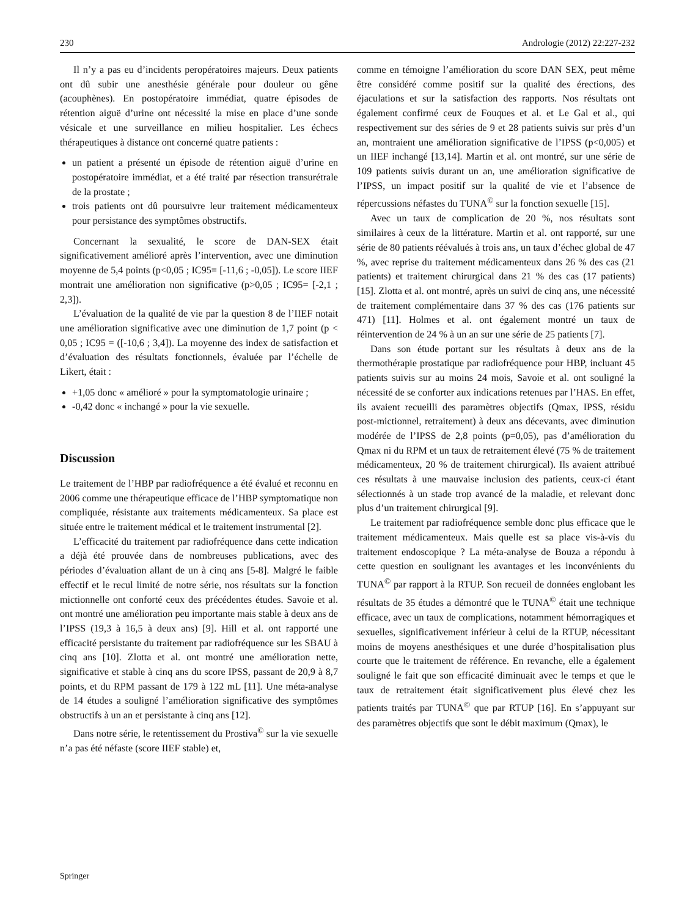230 Andrologie (2012) 22:227-232
Il n’y a pas eu d’incidents peropératoires majeurs. Deux patients ont dû subir une anesthésie générale pour douleur ou gêne (acouphènes). En postopératoire immédiat, quatre épisodes de rétention aiguë d’urine ont nécessité la mise en place d’une sonde vésicale et une surveillance en milieu hospitalier. Les échecs thérapeutiques à distance ont concerné quatre patients :
un patient a présenté un épisode de rétention aiguë d’urine en postopératoire immédiat, et a été traité par résection transurétrale de la prostate ;
trois patients ont dû poursuivre leur traitement médicamenteux pour persistance des symptômes obstructifs.
Concernant la sexualité, le score de DAN-SEX était significativement amélioré après l’intervention, avec une diminution moyenne de 5,4 points (p<0,05 ; IC95= [-11,6 ; -0,05]). Le score IIEF montrait une amélioration non significative (p>0,05 ; IC95= [-2,1 ; 2,3]).
L’évaluation de la qualité de vie par la question 8 de l’IIEF notait une amélioration significative avec une diminution de 1,7 point (p < 0,05 ; IC95 = ([-10,6 ; 3,4]). La moyenne des index de satisfaction et d’évaluation des résultats fonctionnels, évaluée par l’échelle de Likert, était :
+1,05 donc « amélioré » pour la symptomatologie urinaire ;
-0,42 donc « inchangé » pour la vie sexuelle.
Discussion
Le traitement de l’HBP par radiofréquence a été évalué et reconnu en 2006 comme une thérapeutique efficace de l’HBP symptomatique non compliquée, résistante aux traitements médicamenteux. Sa place est située entre le traitement médical et le traitement instrumental [2].
L’efficacité du traitement par radiofréquence dans cette indication a déjà été prouvée dans de nombreuses publications, avec des périodes d’évaluation allant de un à cinq ans [5-8]. Malgré le faible effectif et le recul limité de notre série, nos résultats sur la fonction mictionnelle ont conforté ceux des précédentes études. Savoie et al. ont montré une amélioration peu importante mais stable à deux ans de l’IPSS (19,3 à 16,5 à deux ans) [9]. Hill et al. ont rapporté une efficacité persistante du traitement par radiofréquence sur les SBAU à cinq ans [10]. Zlotta et al. ont montré une amélioration nette, significative et stable à cinq ans du score IPSS, passant de 20,9 à 8,7 points, et du RPM passant de 179 à 122 mL [11]. Une méta-analyse de 14 études a souligné l’amélioration significative des symptômes obstructifs à un an et persistante à cinq ans [12].
Dans notre série, le retentissement du Prostiva<sup>©</sup> sur la vie sexuelle n’a pas été néfaste (score IIEF stable) et,
comme en témoigne l’amélioration du score DAN SEX, peut même être considéré comme positif sur la qualité des érections, des éjaculations et sur la satisfaction des rapports. Nos résultats ont également confirmé ceux de Fouques et al. et Le Gal et al., qui respectivement sur des séries de 9 et 28 patients suivis sur près d’un an, montraient une amélioration significative de l’IPSS (p<0,005) et un IIEF inchangé [13,14]. Martin et al. ont montré, sur une série de 109 patients suivis durant un an, une amélioration significative de l’IPSS, un impact positif sur la qualité de vie et l’absence de répercussions néfastes du TUNA<sup>©</sup> sur la fonction sexuelle [15].
Avec un taux de complication de 20 %, nos résultats sont similaires à ceux de la littérature. Martin et al. ont rapporté, sur une série de 80 patients réévalués à trois ans, un taux d’échec global de 47 %, avec reprise du traitement médicamenteux dans 26 % des cas (21 patients) et traitement chirurgical dans 21 % des cas (17 patients) [15]. Zlotta et al. ont montré, après un suivi de cinq ans, une nécessité de traitement complémentaire dans 37 % des cas (176 patients sur 471) [11]. Holmes et al. ont également montré un taux de réintervention de 24 % à un an sur une série de 25 patients [7].
Dans son étude portant sur les résultats à deux ans de la thermothérapie prostatique par radiofréquence pour HBP, incluant 45 patients suivis sur au moins 24 mois, Savoie et al. ont souligné la nécessité de se conforter aux indications retenues par l’HAS. En effet, ils avaient recueilli des paramètres objectifs (Qmax, IPSS, résidu post-mictionnel, retraitement) à deux ans décevants, avec diminution modérée de l’IPSS de 2,8 points (p=0,05), pas d’amélioration du Qmax ni du RPM et un taux de retraitement élevé (75 % de traitement médicamenteux, 20 % de traitement chirurgical). Ils avaient attribué ces résultats à une mauvaise inclusion des patients, ceux-ci étant sélectionnés à un stade trop avancé de la maladie, et relevant donc plus d’un traitement chirurgical [9].
Le traitement par radiofréquence semble donc plus efficace que le traitement médicamenteux. Mais quelle est sa place vis-à-vis du traitement endoscopique ? La méta-analyse de Bouza a répondu à cette question en soulignant les avantages et les inconvénients du TUNA<sup>©</sup> par rapport à la RTUP. Son recueil de données englobant les résultats de 35 études a démontré que le TUNA<sup>©</sup> était une technique efficace, avec un taux de complications, notamment hémorragiques et sexuelles, significativement inférieur à celui de la RTUP, nécessitant moins de moyens anesthésiques et une durée d’hospitalisation plus courte que le traitement de référence. En revanche, elle a également souligné le fait que son efficacité diminuait avec le temps et que le taux de retraitement était significativement plus élevé chez les patients traités par TUNA<sup>©</sup> que par RTUP [16]. En s’appuyant sur des paramètres objectifs que sont le débit maximum (Qmax), le
Springer